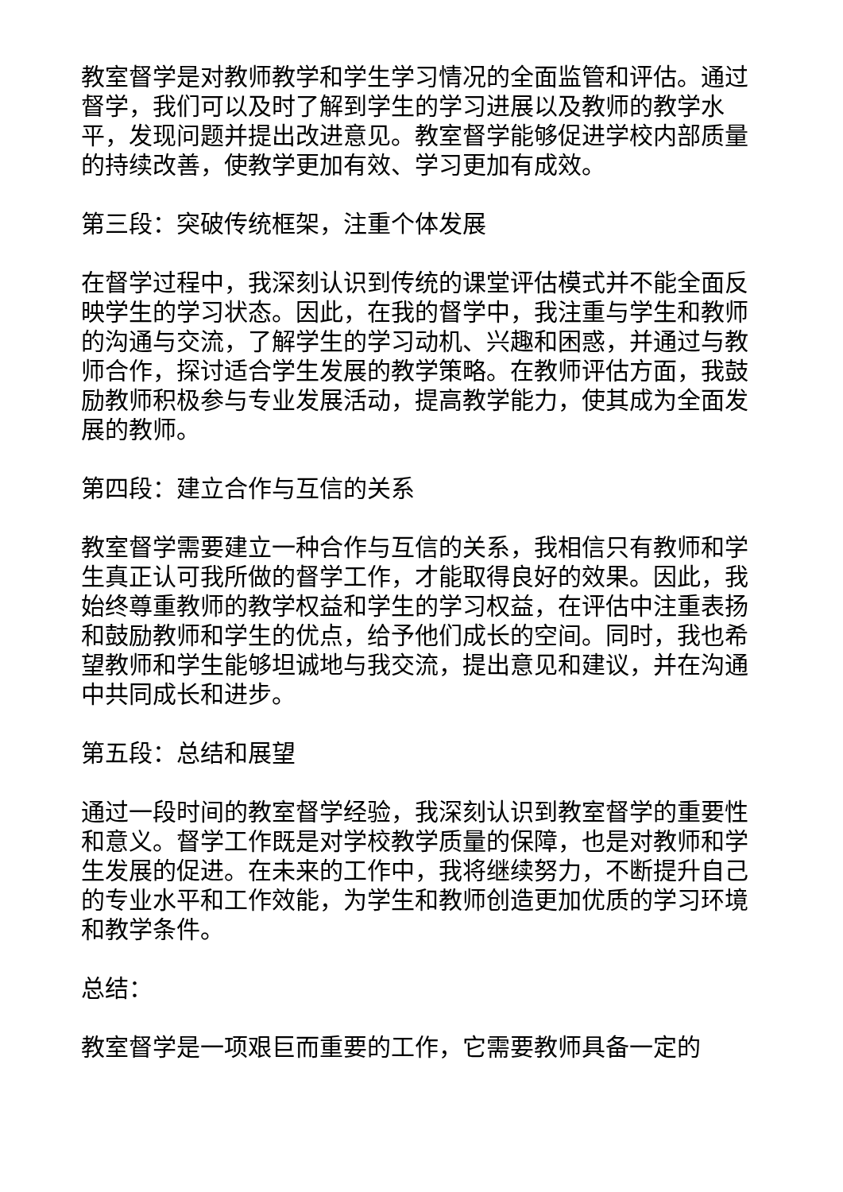教室督学是对教师教学和学生学习情况的全面监管和评估。通过督学，我们可以及时了解到学生的学习进展以及教师的教学水平，发现问题并提出改进意见。教室督学能够促进学校内部质量的持续改善，使教学更加有效、学习更加有成效。
第三段：突破传统框架，注重个体发展
在督学过程中，我深刻认识到传统的课堂评估模式并不能全面反映学生的学习状态。因此，在我的督学中，我注重与学生和教师的沟通与交流，了解学生的学习动机、兴趣和困惑，并通过与教师合作，探讨适合学生发展的教学策略。在教师评估方面，我鼓励教师积极参与专业发展活动，提高教学能力，使其成为全面发展的教师。
第四段：建立合作与互信的关系
教室督学需要建立一种合作与互信的关系，我相信只有教师和学生真正认可我所做的督学工作，才能取得良好的效果。因此，我始终尊重教师的教学权益和学生的学习权益，在评估中注重表扬和鼓励教师和学生的优点，给予他们成长的空间。同时，我也希望教师和学生能够坦诚地与我交流，提出意见和建议，并在沟通中共同成长和进步。
第五段：总结和展望
通过一段时间的教室督学经验，我深刻认识到教室督学的重要性和意义。督学工作既是对学校教学质量的保障，也是对教师和学生发展的促进。在未来的工作中，我将继续努力，不断提升自己的专业水平和工作效能，为学生和教师创造更加优质的学习环境和教学条件。
总结：
教室督学是一项艰巨而重要的工作，它需要教师具备一定的